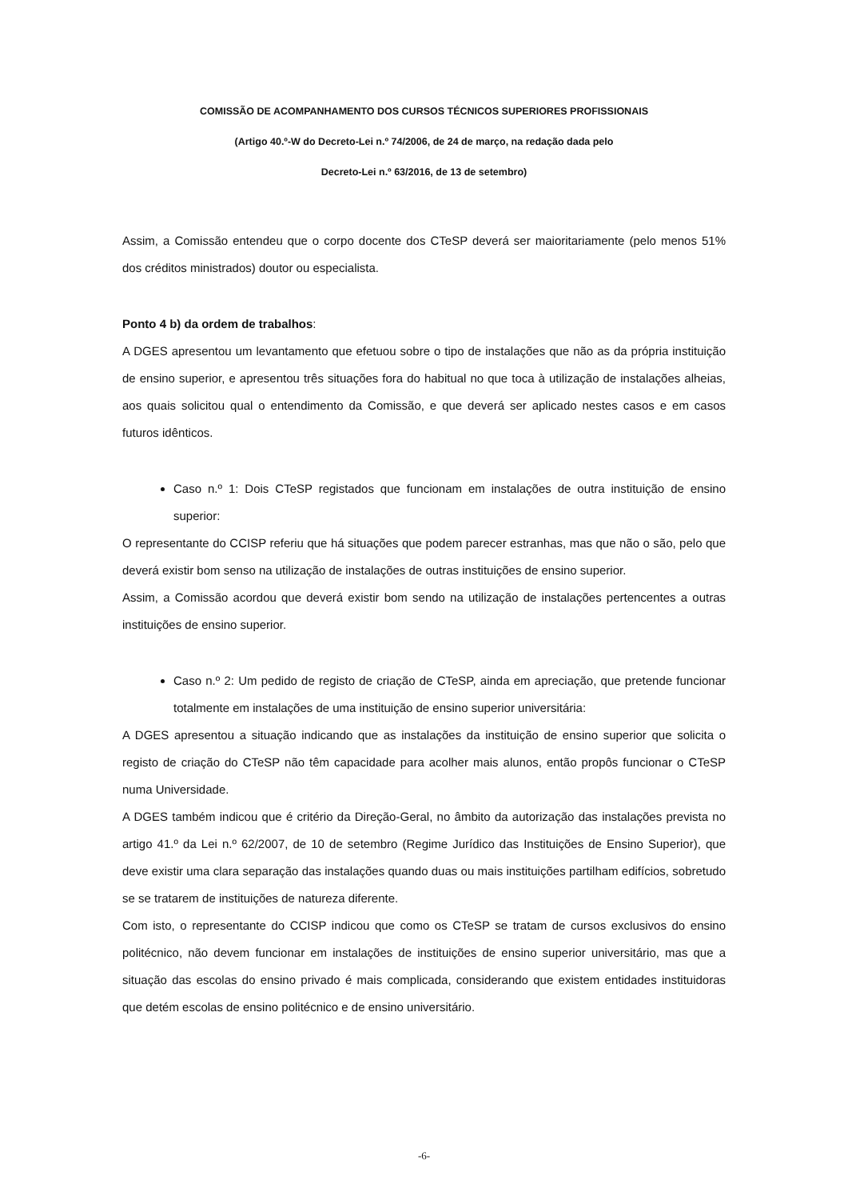COMISSÃO DE ACOMPANHAMENTO DOS CURSOS TÉCNICOS SUPERIORES PROFISSIONAIS
(Artigo 40.º-W do Decreto-Lei n.º 74/2006, de 24 de março, na redação dada pelo
Decreto-Lei n.º 63/2016, de 13 de setembro)
Assim, a Comissão entendeu que o corpo docente dos CTeSP deverá ser maioritariamente (pelo menos 51% dos créditos ministrados) doutor ou especialista.
Ponto 4 b) da ordem de trabalhos:
A DGES apresentou um levantamento que efetuou sobre o tipo de instalações que não as da própria instituição de ensino superior, e apresentou três situações fora do habitual no que toca à utilização de instalações alheias, aos quais solicitou qual o entendimento da Comissão, e que deverá ser aplicado nestes casos e em casos futuros idênticos.
Caso n.º 1: Dois CTeSP registados que funcionam em instalações de outra instituição de ensino superior:
O representante do CCISP referiu que há situações que podem parecer estranhas, mas que não o são, pelo que deverá existir bom senso na utilização de instalações de outras instituições de ensino superior.
Assim, a Comissão acordou que deverá existir bom sendo na utilização de instalações pertencentes a outras instituições de ensino superior.
Caso n.º 2: Um pedido de registo de criação de CTeSP, ainda em apreciação, que pretende funcionar totalmente em instalações de uma instituição de ensino superior universitária:
A DGES apresentou a situação indicando que as instalações da instituição de ensino superior que solicita o registo de criação do CTeSP não têm capacidade para acolher mais alunos, então propôs funcionar o CTeSP numa Universidade.
A DGES também indicou que é critério da Direção-Geral, no âmbito da autorização das instalações prevista no artigo 41.º da Lei n.º 62/2007, de 10 de setembro (Regime Jurídico das Instituições de Ensino Superior), que deve existir uma clara separação das instalações quando duas ou mais instituições partilham edifícios, sobretudo se se tratarem de instituições de natureza diferente.
Com isto, o representante do CCISP indicou que como os CTeSP se tratam de cursos exclusivos do ensino politécnico, não devem funcionar em instalações de instituições de ensino superior universitário, mas que a situação das escolas do ensino privado é mais complicada, considerando que existem entidades instituidoras que detém escolas de ensino politécnico e de ensino universitário.
-6-